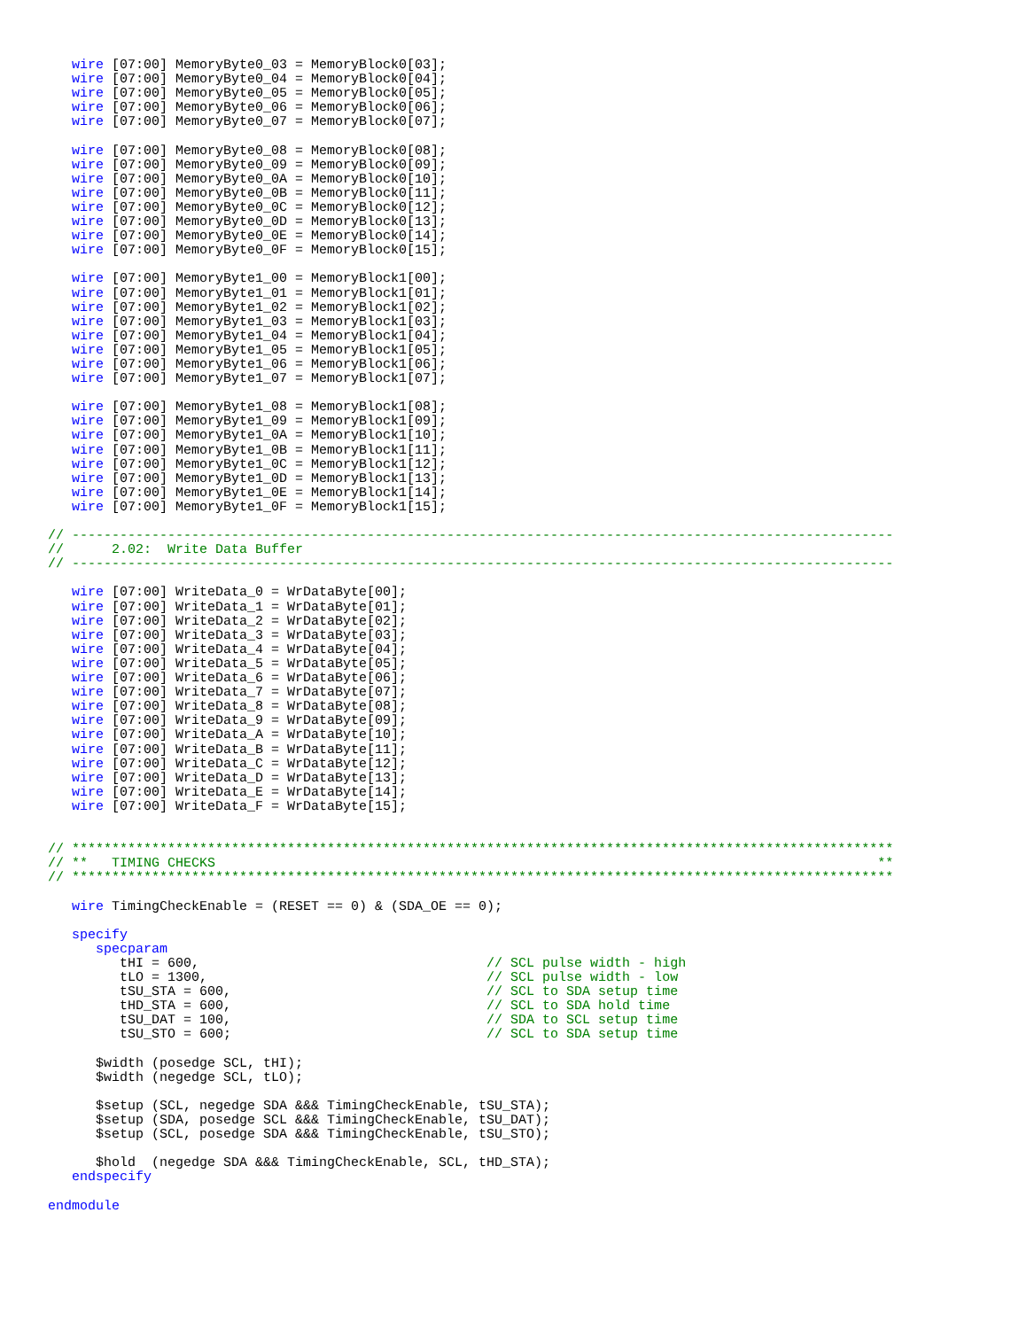wire [07:00] MemoryByte0_03 = MemoryBlock0[03];
   wire [07:00] MemoryByte0_04 = MemoryBlock0[04];
   wire [07:00] MemoryByte0_05 = MemoryBlock0[05];
   wire [07:00] MemoryByte0_06 = MemoryBlock0[06];
   wire [07:00] MemoryByte0_07 = MemoryBlock0[07];

   wire [07:00] MemoryByte0_08 = MemoryBlock0[08];
   wire [07:00] MemoryByte0_09 = MemoryBlock0[09];
   wire [07:00] MemoryByte0_0A = MemoryBlock0[10];
   wire [07:00] MemoryByte0_0B = MemoryBlock0[11];
   wire [07:00] MemoryByte0_0C = MemoryBlock0[12];
   wire [07:00] MemoryByte0_0D = MemoryBlock0[13];
   wire [07:00] MemoryByte0_0E = MemoryBlock0[14];
   wire [07:00] MemoryByte0_0F = MemoryBlock0[15];

   wire [07:00] MemoryByte1_00 = MemoryBlock1[00];
   wire [07:00] MemoryByte1_01 = MemoryBlock1[01];
   wire [07:00] MemoryByte1_02 = MemoryBlock1[02];
   wire [07:00] MemoryByte1_03 = MemoryBlock1[03];
   wire [07:00] MemoryByte1_04 = MemoryBlock1[04];
   wire [07:00] MemoryByte1_05 = MemoryBlock1[05];
   wire [07:00] MemoryByte1_06 = MemoryBlock1[06];
   wire [07:00] MemoryByte1_07 = MemoryBlock1[07];

   wire [07:00] MemoryByte1_08 = MemoryBlock1[08];
   wire [07:00] MemoryByte1_09 = MemoryBlock1[09];
   wire [07:00] MemoryByte1_0A = MemoryBlock1[10];
   wire [07:00] MemoryByte1_0B = MemoryBlock1[11];
   wire [07:00] MemoryByte1_0C = MemoryBlock1[12];
   wire [07:00] MemoryByte1_0D = MemoryBlock1[13];
   wire [07:00] MemoryByte1_0E = MemoryBlock1[14];
   wire [07:00] MemoryByte1_0F = MemoryBlock1[15];

// -------------------------------------------------------------------------------------------------------
//      2.02:  Write Data Buffer
// -------------------------------------------------------------------------------------------------------

   wire [07:00] WriteData_0 = WrDataByte[00];
   wire [07:00] WriteData_1 = WrDataByte[01];
   wire [07:00] WriteData_2 = WrDataByte[02];
   wire [07:00] WriteData_3 = WrDataByte[03];
   wire [07:00] WriteData_4 = WrDataByte[04];
   wire [07:00] WriteData_5 = WrDataByte[05];
   wire [07:00] WriteData_6 = WrDataByte[06];
   wire [07:00] WriteData_7 = WrDataByte[07];
   wire [07:00] WriteData_8 = WrDataByte[08];
   wire [07:00] WriteData_9 = WrDataByte[09];
   wire [07:00] WriteData_A = WrDataByte[10];
   wire [07:00] WriteData_B = WrDataByte[11];
   wire [07:00] WriteData_C = WrDataByte[12];
   wire [07:00] WriteData_D = WrDataByte[13];
   wire [07:00] WriteData_E = WrDataByte[14];
   wire [07:00] WriteData_F = WrDataByte[15];


// *******************************************************************************************************
// **   TIMING CHECKS                                                                                   **
// *******************************************************************************************************

   wire TimingCheckEnable = (RESET == 0) & (SDA_OE == 0);

   specify
      specparam
         tHI = 600,                                    // SCL pulse width - high
         tLO = 1300,                                   // SCL pulse width - low
         tSU_STA = 600,                                // SCL to SDA setup time
         tHD_STA = 600,                                // SCL to SDA hold time
         tSU_DAT = 100,                                // SDA to SCL setup time
         tSU_STO = 600;                                // SCL to SDA setup time

      $width (posedge SCL, tHI);
      $width (negedge SCL, tLO);

      $setup (SCL, negedge SDA &&& TimingCheckEnable, tSU_STA);
      $setup (SDA, posedge SCL &&& TimingCheckEnable, tSU_DAT);
      $setup (SCL, posedge SDA &&& TimingCheckEnable, tSU_STO);

      $hold  (negedge SDA &&& TimingCheckEnable, SCL, tHD_STA);
   endspecify

endmodule